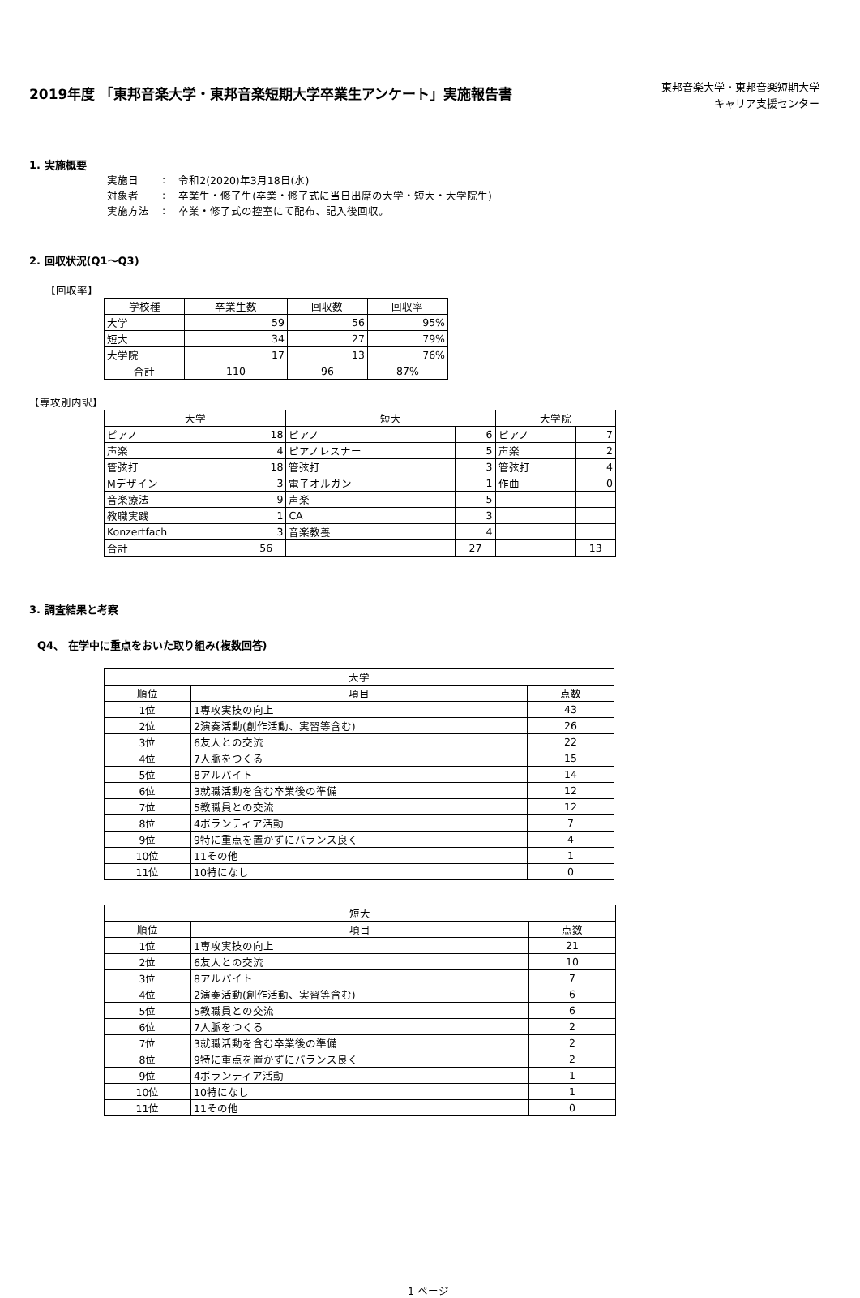2019年度 「東邦音楽大学・東邦音楽短期大学卒業生アンケート」実施報告書
東邦音楽大学・東邦音楽短期大学
キャリア支援センター
1. 実施概要
| 実施日 | : | 令和2(2020)年3月18日(水) |
| 対象者 | : | 卒業生・修了生(卒業・修了式に当日出席の大学・短大・大学院生) |
| 実施方法 | : | 卒業・修了式の控室にて配布、記入後回収。 |
2. 回収状況(Q1～Q3)
【回収率】
| 学校種 | 卒業生数 | 回収数 | 回収率 |
| --- | --- | --- | --- |
| 大学 | 59 | 56 | 95% |
| 短大 | 34 | 27 | 79% |
| 大学院 | 17 | 13 | 76% |
| 合計 | 110 | 96 | 87% |
【専攻別内訳】
| 大学 | | 短大 | | 大学院 | |
| --- | --- | --- | --- | --- | --- |
| ピアノ | 18 | ピアノ | 6 | ピアノ | 7 |
| 声楽 | 4 | ピアノレスナー | 5 | 声楽 | 2 |
| 管弦打 | 18 | 管弦打 | 3 | 管弦打 | 4 |
| Mデザイン | 3 | 電子オルガン | 1 | 作曲 | 0 |
| 音楽療法 | 9 | 声楽 | 5 | | |
| 教職実践 | 1 | CA | 3 | | |
| Konzertfach | 3 | 音楽教養 | 4 | | |
| 合計 | 56 | | 27 | | 13 |
3. 調査結果と考察
Q4、 在学中に重点をおいた取り組み(複数回答)
| 大学 | | |
| --- | --- | --- |
| 順位 | 項目 | 点数 |
| 1位 | 1専攻実技の向上 | 43 |
| 2位 | 2演奏活動(創作活動、実習等含む) | 26 |
| 3位 | 6友人との交流 | 22 |
| 4位 | 7人脈をつくる | 15 |
| 5位 | 8アルバイト | 14 |
| 6位 | 3就職活動を含む卒業後の準備 | 12 |
| 7位 | 5教職員との交流 | 12 |
| 8位 | 4ボランティア活動 | 7 |
| 9位 | 9特に重点を置かずにバランス良く | 4 |
| 10位 | 11その他 | 1 |
| 11位 | 10特になし | 0 |
| 短大 | | |
| --- | --- | --- |
| 順位 | 項目 | 点数 |
| 1位 | 1専攻実技の向上 | 21 |
| 2位 | 6友人との交流 | 10 |
| 3位 | 8アルバイト | 7 |
| 4位 | 2演奏活動(創作活動、実習等含む) | 6 |
| 5位 | 5教職員との交流 | 6 |
| 6位 | 7人脈をつくる | 2 |
| 7位 | 3就職活動を含む卒業後の準備 | 2 |
| 8位 | 9特に重点を置かずにバランス良く | 2 |
| 9位 | 4ボランティア活動 | 1 |
| 10位 | 10特になし | 1 |
| 11位 | 11その他 | 0 |
1 ページ